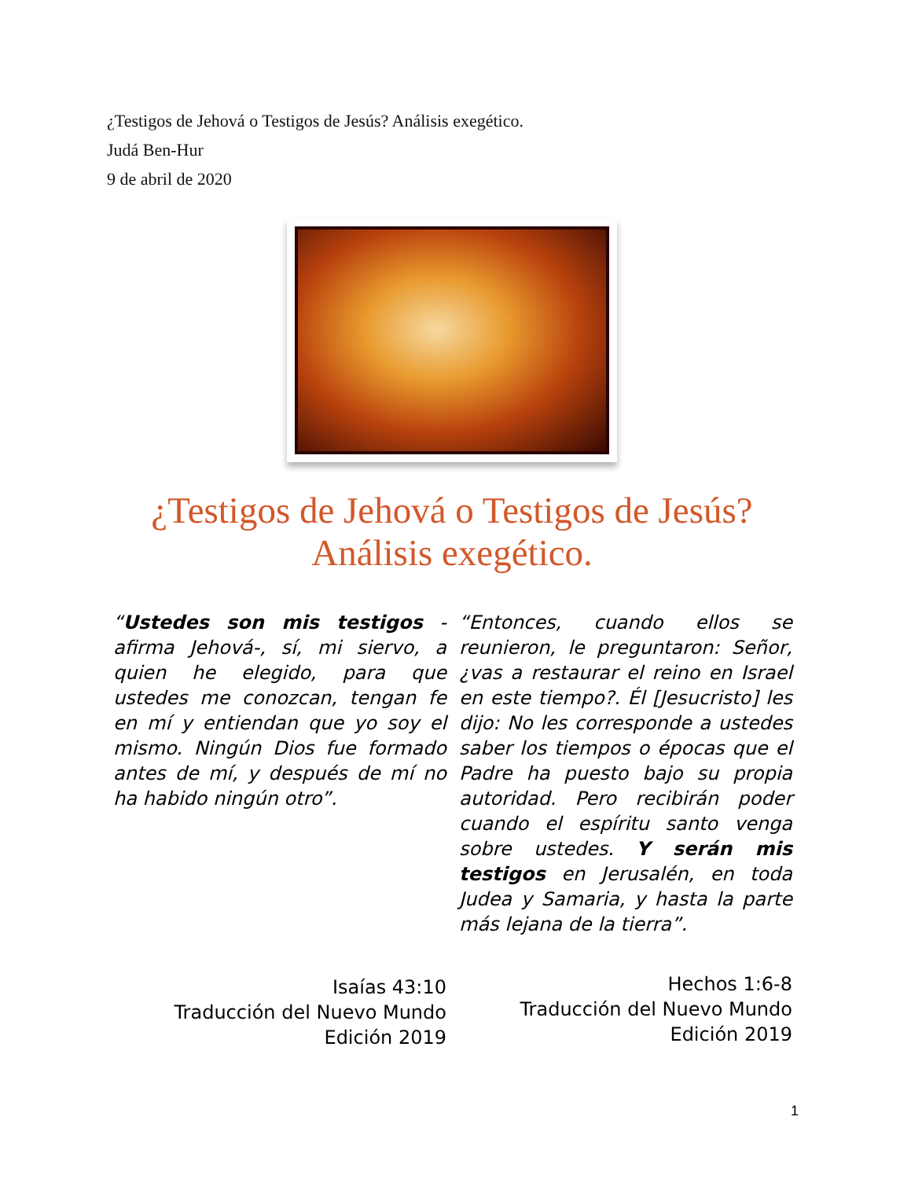¿Testigos de Jehová o Testigos de Jesús? Análisis exegético.
Judá Ben-Hur
9 de abril de 2020
¿Testigos de Jehová o Testigos de Jesús?
Análisis exegético.
“Ustedes son mis testigos -afirma Jehová-, sí, mi siervo, a quien he elegido, para que ustedes me conozcan, tengan fe en mí y entiendan que yo soy el mismo. Ningún Dios fue formado antes de mí, y después de mí no ha habido ningún otro”.
Isaías 43:10
Traducción del Nuevo Mundo
Edición 2019
“Entonces, cuando ellos se reunieron, le preguntaron: Señor, ¿vas a restaurar el reino en Israel en este tiempo?. Él [Jesucristo] les dijo: No les corresponde a ustedes saber los tiempos o épocas que el Padre ha puesto bajo su propia autoridad. Pero recibirán poder cuando el espíritu santo venga sobre ustedes. Y serán mis testigos en Jerusalén, en toda Judea y Samaria, y hasta la parte más lejana de la tierra”.
Hechos 1:6-8
Traducción del Nuevo Mundo
Edición 2019
1